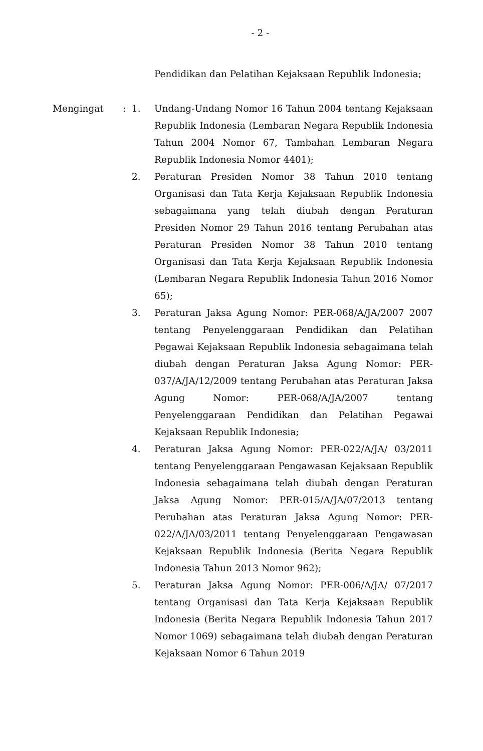- 2 -
Pendidikan dan Pelatihan Kejaksaan Republik Indonesia;
Mengingat : 1. Undang-Undang Nomor 16 Tahun 2004 tentang Kejaksaan Republik Indonesia (Lembaran Negara Republik Indonesia Tahun 2004 Nomor 67, Tambahan Lembaran Negara Republik Indonesia Nomor 4401);
2. Peraturan Presiden Nomor 38 Tahun 2010 tentang Organisasi dan Tata Kerja Kejaksaan Republik Indonesia sebagaimana yang telah diubah dengan Peraturan Presiden Nomor 29 Tahun 2016 tentang Perubahan atas Peraturan Presiden Nomor 38 Tahun 2010 tentang Organisasi dan Tata Kerja Kejaksaan Republik Indonesia (Lembaran Negara Republik Indonesia Tahun 2016 Nomor 65);
3. Peraturan Jaksa Agung Nomor: PER-068/A/JA/2007 2007 tentang Penyelenggaraan Pendidikan dan Pelatihan Pegawai Kejaksaan Republik Indonesia sebagaimana telah diubah dengan Peraturan Jaksa Agung Nomor: PER-037/A/JA/12/2009 tentang Perubahan atas Peraturan Jaksa Agung Nomor: PER-068/A/JA/2007 tentang Penyelenggaraan Pendidikan dan Pelatihan Pegawai Kejaksaan Republik Indonesia;
4. Peraturan Jaksa Agung Nomor: PER-022/A/JA/ 03/2011 tentang Penyelenggaraan Pengawasan Kejaksaan Republik Indonesia sebagaimana telah diubah dengan Peraturan Jaksa Agung Nomor: PER-015/A/JA/07/2013 tentang Perubahan atas Peraturan Jaksa Agung Nomor: PER-022/A/JA/03/2011 tentang Penyelenggaraan Pengawasan Kejaksaan Republik Indonesia (Berita Negara Republik Indonesia Tahun 2013 Nomor 962);
5. Peraturan Jaksa Agung Nomor: PER-006/A/JA/ 07/2017 tentang Organisasi dan Tata Kerja Kejaksaan Republik Indonesia (Berita Negara Republik Indonesia Tahun 2017 Nomor 1069) sebagaimana telah diubah dengan Peraturan Kejaksaan Nomor 6 Tahun 2019